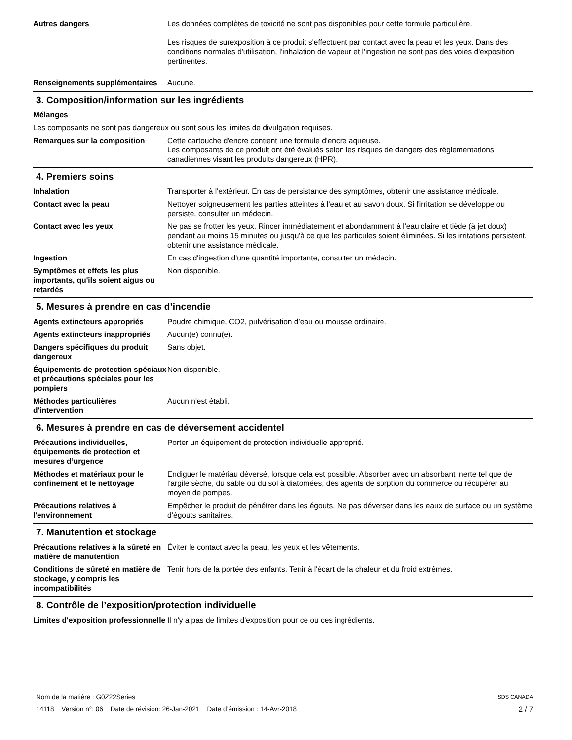Autres dangers Les données complètes de toxicité ne sont pas disponibles pour cette formule particulière.
Les risques de surexposition à ce produit s'effectuent par contact avec la peau et les yeux. Dans des conditions normales d'utilisation, l'inhalation de vapeur et l'ingestion ne sont pas des voies d'exposition pertinentes.
Renseignements supplémentaires
Aucune.
3. Composition/information sur les ingrédients
Mélanges
Les composants ne sont pas dangereux ou sont sous les limites de divulgation requises.
Remarques sur la composition Cette cartouche d'encre contient une formule d'encre aqueuse.
Les composants de ce produit ont été évalués selon les risques de dangers des règlementations canadiennes visant les produits dangereux (HPR).
4. Premiers soins
Inhalation Transporter à l'extérieur. En cas de persistance des symptômes, obtenir une assistance médicale.
Contact avec la peau Nettoyer soigneusement les parties atteintes à l'eau et au savon doux. Si l'irritation se développe ou persiste, consulter un médecin.
Contact avec les yeux Ne pas se frotter les yeux. Rincer immédiatement et abondamment à l'eau claire et tiède (à jet doux) pendant au moins 15 minutes ou jusqu'à ce que les particules soient éliminées. Si les irritations persistent, obtenir une assistance médicale.
Ingestion En cas d'ingestion d'une quantité importante, consulter un médecin.
Symptômes et effets les plus importants, qu'ils soient aigus ou retardés
Non disponible.
5. Mesures à prendre en cas d’incendie
Agents extincteurs appropriés Poudre chimique, CO2, pulvérisation d’eau ou mousse ordinaire.
Agents extincteurs inappropriés
Aucun(e) connu(e).
Dangers spécifiques du produit dangereux
Sans objet.
Équipements de protection spéciaux et précautions spéciales pour les pompiers
Non disponible.
Méthodes particulières d'intervention
Aucun n'est établi.
6. Mesures à prendre en cas de déversement accidentel
Précautions individuelles, équipements de protection et mesures d’urgence
Porter un équipement de protection individuelle approprié.
Méthodes et matériaux pour le confinement et le nettoyage
Endiguer le matériau déversé, lorsque cela est possible. Absorber avec un absorbant inerte tel que de l'argile sèche, du sable ou du sol à diatomées, des agents de sorption du commerce ou récupérer au moyen de pompes.
Précautions relatives à l'environnement
Empêcher le produit de pénétrer dans les égouts. Ne pas déverser dans les eaux de surface ou un système d’égouts sanitaires.
7. Manutention et stockage
Précautions relatives à la sûreté en matière de manutention
Éviter le contact avec la peau, les yeux et les vêtements.
Conditions de sûreté en matière de stockage, y compris les incompatibilités
Tenir hors de la portée des enfants. Tenir à l'écart de la chaleur et du froid extrêmes.
8. Contrôle de l’exposition/protection individuelle
Limites d'exposition professionnelle
Il n'y a pas de limites d'exposition pour ce ou ces ingrédients.
Nom de la matière : G0Z22Series SDS CANADA
14118 Version n°: 06 Date de révision: 26-Jan-2021 Date d’émission : 14-Avr-2018 2 / 7